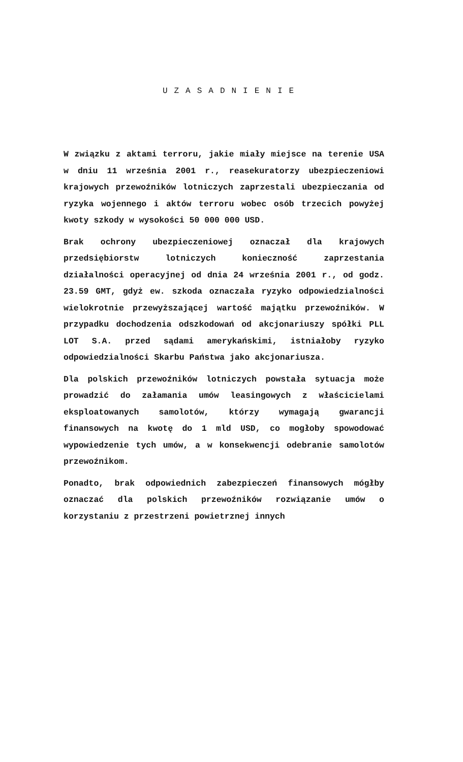UZASADNIENIE
W związku z aktami terroru, jakie miały miejsce na terenie USA w dniu 11 września 2001 r., reasekuratorzy ubezpieczeniowi krajowych przewoźników lotniczych zaprzestali ubezpieczania od ryzyka wojennego i aktów terroru wobec osób trzecich powyżej kwoty szkody w wysokości 50 000 000 USD.
Brak ochrony ubezpieczeniowej oznaczał dla krajowych przedsiębiorstw lotniczych konieczność zaprzestania działalności operacyjnej od dnia 24 września 2001 r., od godz. 23.59 GMT, gdyż ew. szkoda oznaczała ryzyko odpowiedzialności wielokrotnie przewyższającej wartość majątku przewoźników. W przypadku dochodzenia odszkodowań od akcjonariuszy spółki PLL LOT S.A. przed sądami amerykańskimi, istniałoby ryzyko odpowiedzialności Skarbu Państwa jako akcjonariusza.
Dla polskich przewoźników lotniczych powstała sytuacja może prowadzić do załamania umów leasingowych z właścicielami eksploatowanych samolotów, którzy wymagają gwarancji finansowych na kwotę do 1 mld USD, co mogłoby spowodować wypowiedzenie tych umów, a w konsekwencji odebranie samolotów przewoźnikom.
Ponadto, brak odpowiednich zabezpieczeń finansowych mógłby oznaczać dla polskich przewoźników rozwiązanie umów o korzystaniu z przestrzeni powietrznej innych